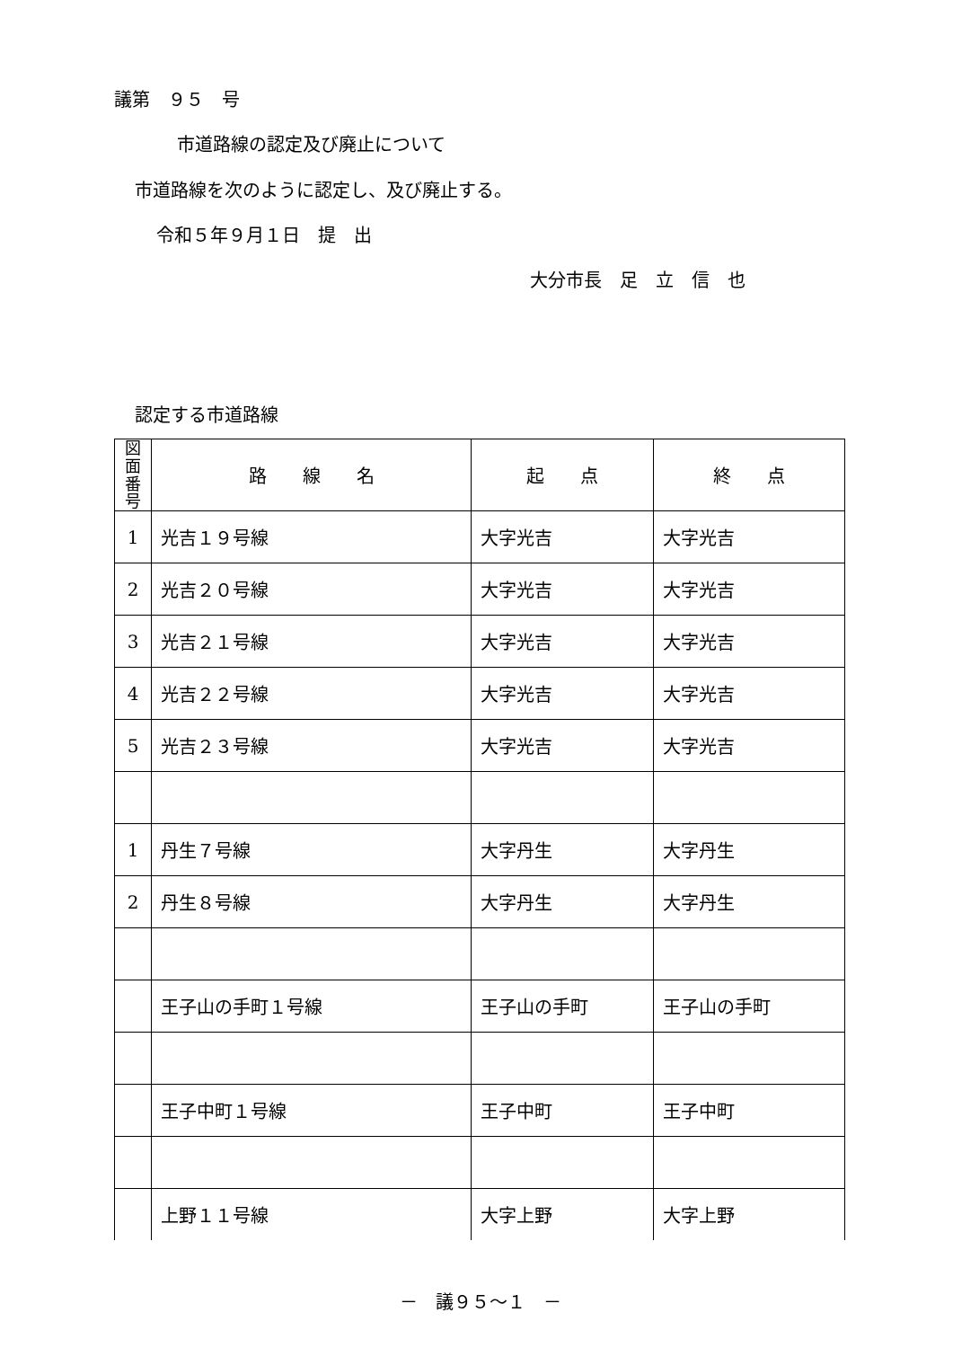議第　９５　号
市道路線の認定及び廃止について
市道路線を次のように認定し、及び廃止する。
令和５年９月１日　提　出
大分市長　足　立　信　也
認定する市道路線
| 図面 番号 | 路 線 名 | 起 点 | 終 点 |
| --- | --- | --- | --- |
| 1 | 光吉１９号線 | 大字光吉 | 大字光吉 |
| 2 | 光吉２０号線 | 大字光吉 | 大字光吉 |
| 3 | 光吉２１号線 | 大字光吉 | 大字光吉 |
| 4 | 光吉２２号線 | 大字光吉 | 大字光吉 |
| 5 | 光吉２３号線 | 大字光吉 | 大字光吉 |
| 1 | 丹生７号線 | 大字丹生 | 大字丹生 |
| 2 | 丹生８号線 | 大字丹生 | 大字丹生 |
| | 王子山の手町１号線 | 王子山の手町 | 王子山の手町 |
| | 王子中町１号線 | 王子中町 | 王子中町 |
| | 上野１１号線 | 大字上野 | 大字上野 |
－　議９５～１　－